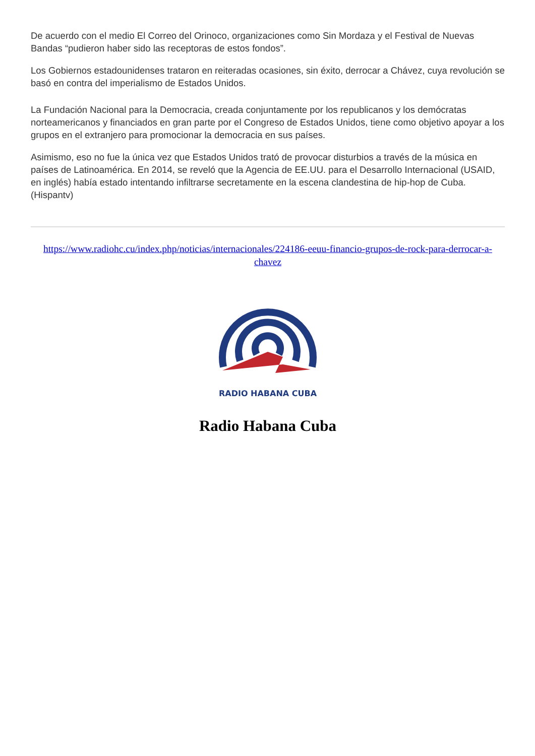De acuerdo con el medio El Correo del Orinoco, organizaciones como Sin Mordaza y el Festival de Nuevas Bandas “pudieron haber sido las receptoras de estos fondos”.
Los Gobiernos estadounidenses trataron en reiteradas ocasiones, sin éxito, derrocar a Chávez, cuya revolución se basó en contra del imperialismo de Estados Unidos.
La Fundación Nacional para la Democracia, creada conjuntamente por los republicanos y los demócratas norteamericanos y financiados en gran parte por el Congreso de Estados Unidos, tiene como objetivo apoyar a los grupos en el extranjero para promocionar la democracia en sus países.
Asimismo, eso no fue la única vez que Estados Unidos trató de provocar disturbios a través de la música en países de Latinoamérica. En 2014, se reveló que la Agencia de EE.UU. para el Desarrollo Internacional (USAID, en inglés) había estado intentando infiltrarse secretamente en la escena clandestina de hip-hop de Cuba. (Hispantv)
https://www.radiohc.cu/index.php/noticias/internacionales/224186-eeuu-financio-grupos-de-rock-para-derrocar-a-chavez
RADIO HABANA CUBA
Radio Habana Cuba